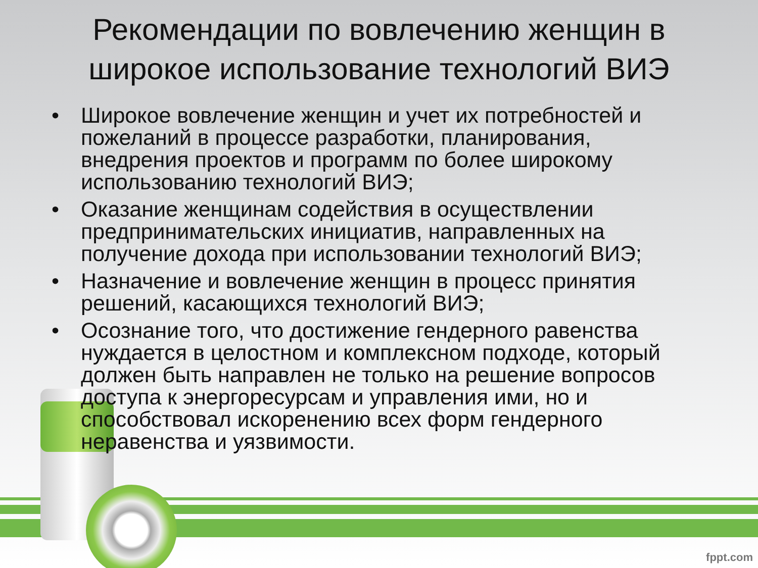Рекомендации по вовлечению женщин в широкое использование технологий ВИЭ
• Широкое вовлечение женщин и учет их потребностей и пожеланий в процессе разработки, планирования, внедрения проектов и программ по более широкому использованию технологий ВИЭ;
• Оказание женщинам содействия в осуществлении предпринимательских инициатив, направленных на получение дохода при использовании технологий ВИЭ;
• Назначение и вовлечение женщин в процесс принятия решений, касающихся технологий ВИЭ;
• Осознание того, что достижение гендерного равенства нуждается в целостном и комплексном подходе, который должен быть направлен не только на решение вопросов доступа к энергоресурсам и управления ими, но и способствовал искоренению всех форм гендерного неравенства и уязвимости.
fppt.com